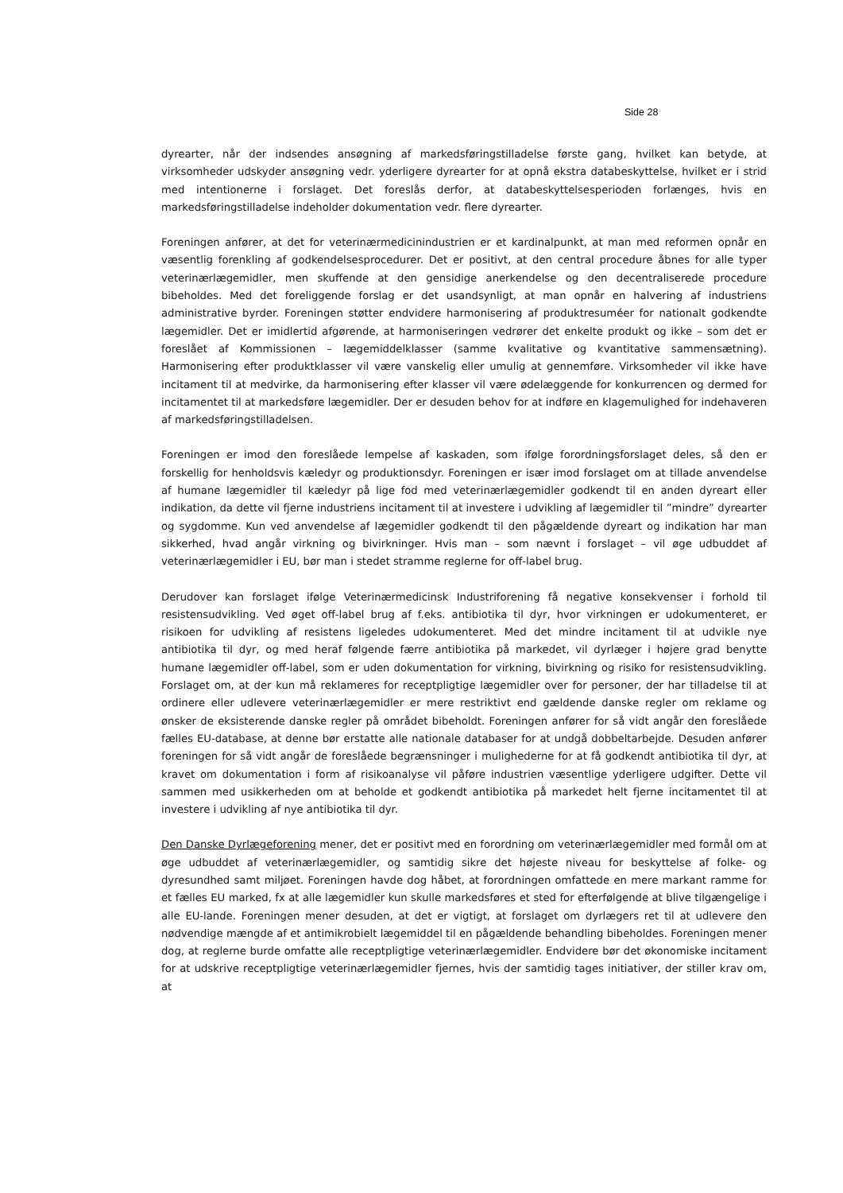Side 28
dyrearter, når der indsendes ansøgning af markedsføringstilladelse første gang, hvilket kan betyde, at virksomheder udskyder ansøgning vedr. yderligere dyrearter for at opnå ekstra databeskyttelse, hvilket er i strid med intentionerne i forslaget. Det foreslås derfor, at databeskyttelsesperioden forlænges, hvis en markedsføringstilladelse indeholder dokumentation vedr. flere dyrearter.
Foreningen anfører, at det for veterinærmedicinindustrien er et kardinalpunkt, at man med reformen opnår en væsentlig forenkling af godkendelsesprocedurer. Det er positivt, at den central procedure åbnes for alle typer veterinærlægemidler, men skuffende at den gensidige anerkendelse og den decentraliserede procedure bibeholdes. Med det foreliggende forslag er det usandsynligt, at man opnår en halvering af industriens administrative byrder. Foreningen støtter endvidere harmonisering af produktresuméer for nationalt godkendte lægemidler. Det er imidlertid afgørende, at harmoniseringen vedrører det enkelte produkt og ikke – som det er foreslået af Kommissionen – lægemiddelklasser (samme kvalitative og kvantitative sammensætning). Harmonisering efter produktklasser vil være vanskelig eller umulig at gennemføre. Virksomheder vil ikke have incitament til at medvirke, da harmonisering efter klasser vil være ødelæggende for konkurrencen og dermed for incitamentet til at markedsføre lægemidler. Der er desuden behov for at indføre en klagemulighed for indehaveren af markedsføringstilladelsen.
Foreningen er imod den foreslåede lempelse af kaskaden, som ifølge forordningsforslaget deles, så den er forskellig for henholdsvis kæledyr og produktionsdyr. Foreningen er især imod forslaget om at tillade anvendelse af humane lægemidler til kæledyr på lige fod med veterinærlægemidler godkendt til en anden dyreart eller indikation, da dette vil fjerne industriens incitament til at investere i udvikling af lægemidler til ”mindre” dyrearter og sygdomme. Kun ved anvendelse af lægemidler godkendt til den pågældende dyreart og indikation har man sikkerhed, hvad angår virkning og bivirkninger. Hvis man – som nævnt i forslaget – vil øge udbuddet af veterinærlægemidler i EU, bør man i stedet stramme reglerne for off-label brug.
Derudover kan forslaget ifølge Veterinærmedicinsk Industriforening få negative konsekvenser i forhold til resistensudvikling. Ved øget off-label brug af f.eks. antibiotika til dyr, hvor virkningen er udokumenteret, er risikoen for udvikling af resistens ligeledes udokumenteret. Med det mindre incitament til at udvikle nye antibiotika til dyr, og med heraf følgende færre antibiotika på markedet, vil dyrlæger i højere grad benytte humane lægemidler off-label, som er uden dokumentation for virkning, bivirkning og risiko for resistensudvikling. Forslaget om, at der kun må reklameres for receptpligtige lægemidler over for personer, der har tilladelse til at ordinere eller udlevere veterinærlægemidler er mere restriktivt end gældende danske regler om reklame og ønsker de eksisterende danske regler på området bibeholdt. Foreningen anfører for så vidt angår den foreslåede fælles EU-database, at denne bør erstatte alle nationale databaser for at undgå dobbeltarbejde. Desuden anfører foreningen for så vidt angår de foreslåede begrænsninger i mulighederne for at få godkendt antibiotika til dyr, at kravet om dokumentation i form af risikoanalyse vil påføre industrien væsentlige yderligere udgifter. Dette vil sammen med usikkerheden om at beholde et godkendt antibiotika på markedet helt fjerne incitamentet til at investere i udvikling af nye antibiotika til dyr.
Den Danske Dyrlægeforening mener, det er positivt med en forordning om veterinærlægemidler med formål om at øge udbuddet af veterinærlægemidler, og samtidig sikre det højeste niveau for beskyttelse af folke- og dyresundhed samt miljøet. Foreningen havde dog håbet, at forordningen omfattede en mere markant ramme for et fælles EU marked, fx at alle lægemidler kun skulle markedsføres et sted for efterfølgende at blive tilgængelige i alle EU-lande. Foreningen mener desuden, at det er vigtigt, at forslaget om dyrlægers ret til at udlevere den nødvendige mængde af et antimikrobielt lægemiddel til en pågældende behandling bibeholdes. Foreningen mener dog, at reglerne burde omfatte alle receptpligtige veterinærlægemidler. Endvidere bør det økonomiske incitament for at udskrive receptpligtige veterinærlægemidler fjernes, hvis der samtidig tages initiativer, der stiller krav om, at